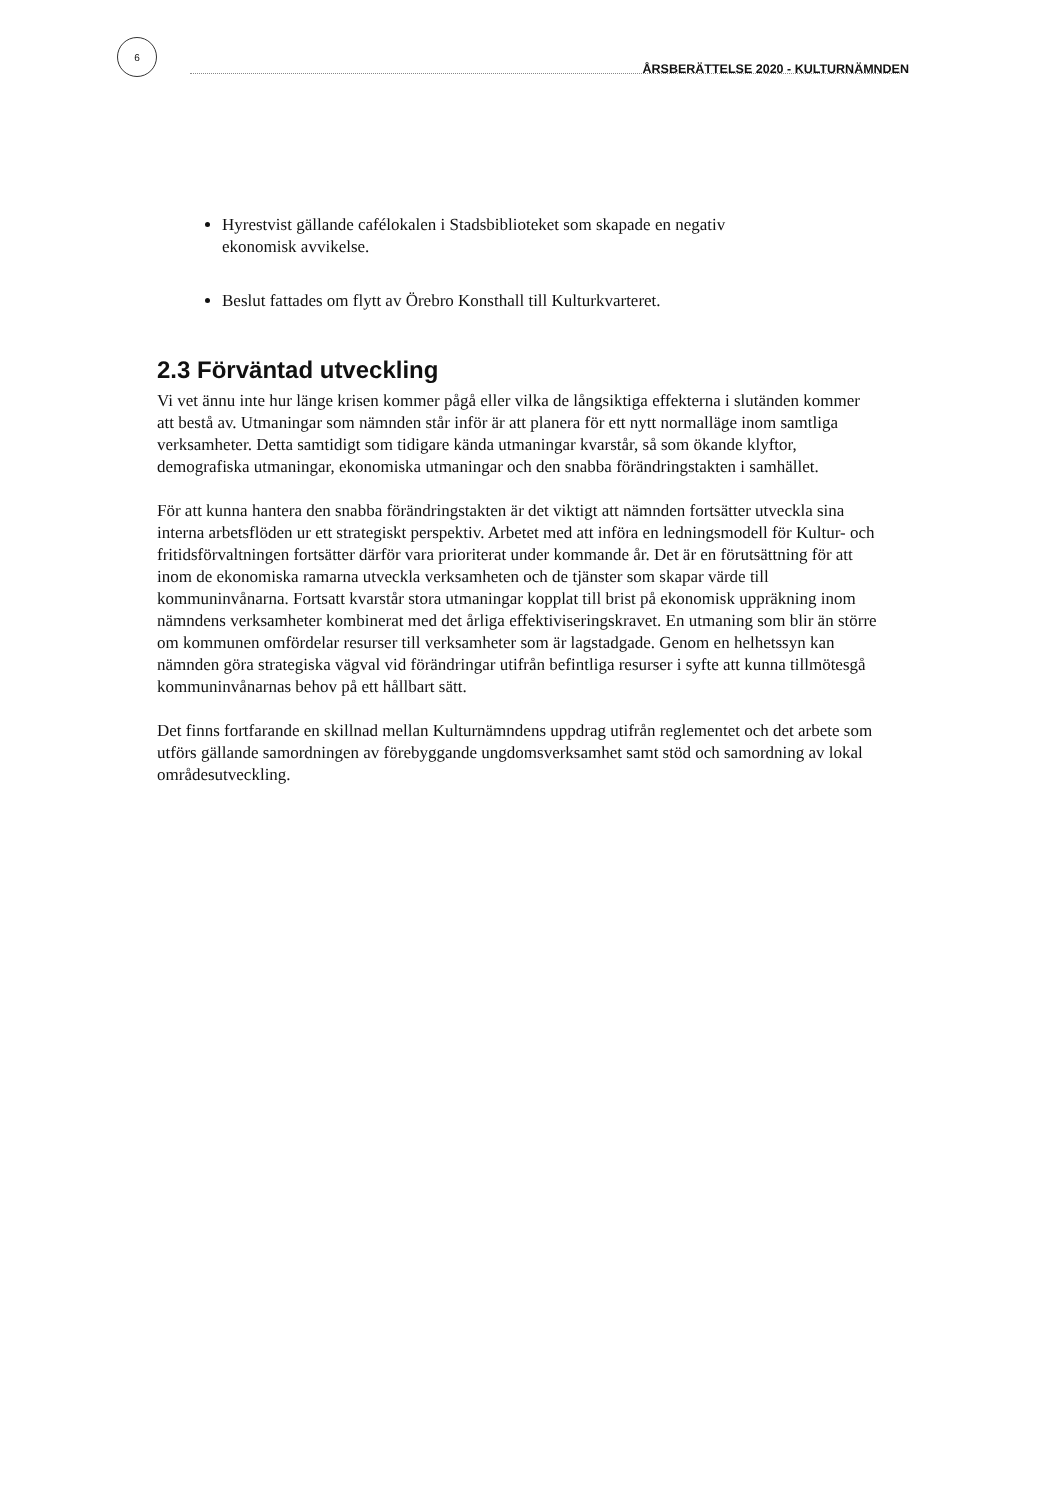6
ÅRSBERÄTTELSE 2020 - KULTURNÄMNDEN
Hyrestvist gällande cafélokalen i Stadsbiblioteket som skapade en negativ ekonomisk avvikelse.
Beslut fattades om flytt av Örebro Konsthall till Kulturkvarteret.
2.3 Förväntad utveckling
Vi vet ännu inte hur länge krisen kommer pågå eller vilka de långsiktiga effekterna i slutänden kommer att bestå av. Utmaningar som nämnden står inför är att planera för ett nytt normalläge inom samtliga verksamheter. Detta samtidigt som tidigare kända utmaningar kvarstår, så som ökande klyftor, demografiska utmaningar, ekonomiska utmaningar och den snabba förändringstakten i samhället.
För att kunna hantera den snabba förändringstakten är det viktigt att nämnden fortsätter utveckla sina interna arbetsflöden ur ett strategiskt perspektiv. Arbetet med att införa en ledningsmodell för Kultur- och fritidsförvaltningen fortsätter därför vara prioriterat under kommande år. Det är en förutsättning för att inom de ekonomiska ramarna utveckla verksamheten och de tjänster som skapar värde till kommuninvånarna. Fortsatt kvarstår stora utmaningar kopplat till brist på ekonomisk uppräkning inom nämndens verksamheter kombinerat med det årliga effektiviseringskravet. En utmaning som blir än större om kommunen omfördelar resurser till verksamheter som är lagstadgade. Genom en helhetssyn kan nämnden göra strategiska vägval vid förändringar utifrån befintliga resurser i syfte att kunna tillmötesgå kommuninvånarnas behov på ett hållbart sätt.
Det finns fortfarande en skillnad mellan Kulturnämndens uppdrag utifrån reglementet och det arbete som utförs gällande samordningen av förebyggande ungdomsverksamhet samt stöd och samordning av lokal områdesutveckling.